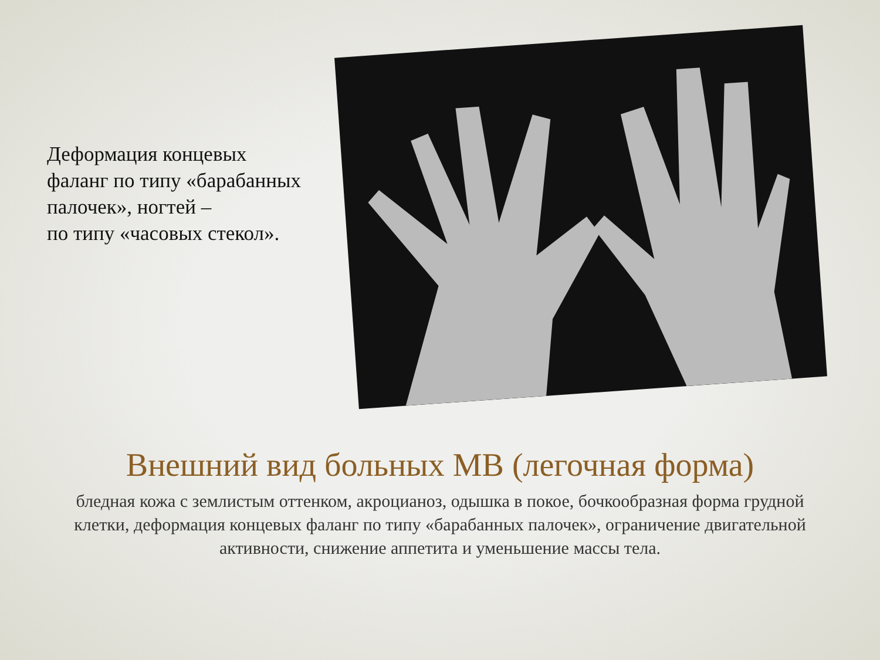Деформация концевых
фаланг по типу «барабанных палочек», ногтей –
по типу «часовых стекол».
Внешний вид больных МВ (легочная форма)
бледная кожа с землистым оттенком, акроцианоз, одышка в покое, бочкообразная форма грудной клетки, деформация концевых фаланг по типу «барабанных палочек», ограничение двигательной активности, снижение аппетита и уменьшение массы тела.